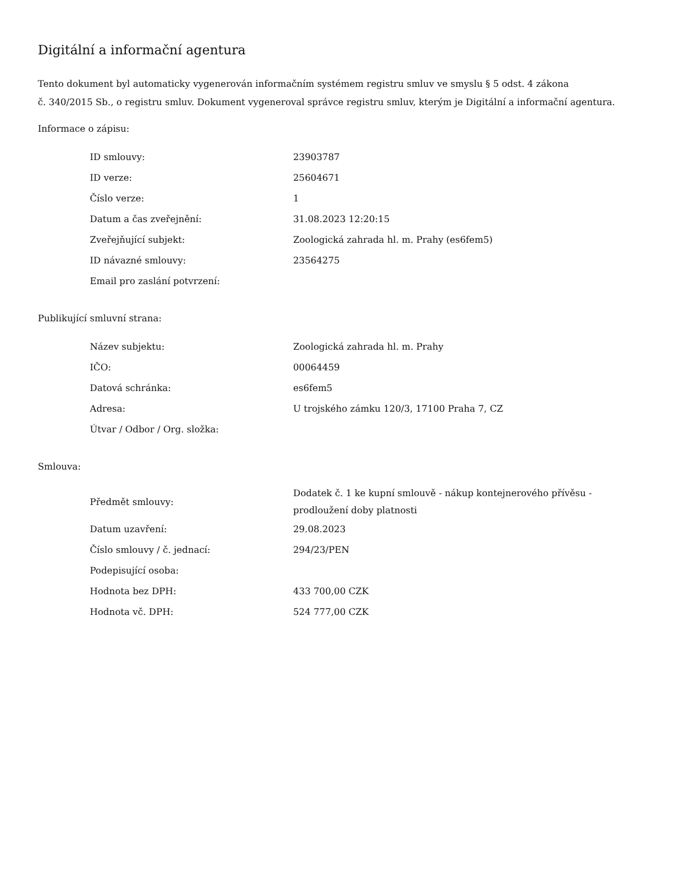Digitální a informační agentura
Tento dokument byl automaticky vygenerován informačním systémem registru smluv ve smyslu § 5 odst. 4 zákona
č. 340/2015 Sb., o registru smluv. Dokument vygeneroval správce registru smluv, kterým je Digitální a informační agentura.
Informace o zápisu:
| ID smlouvy: | 23903787 |
| ID verze: | 25604671 |
| Číslo verze: | 1 |
| Datum a čas zveřejnění: | 31.08.2023 12:20:15 |
| Zveřejňující subjekt: | Zoologická zahrada hl. m. Prahy (es6fem5) |
| ID návazné smlouvy: | 23564275 |
| Email pro zaslání potvrzení: | |
Publikující smluvní strana:
| Název subjektu: | Zoologická zahrada hl. m. Prahy |
| IČO: | 00064459 |
| Datová schránka: | es6fem5 |
| Adresa: | U trojského zámku 120/3, 17100 Praha 7, CZ |
| Útvar / Odbor / Org. složka: | |
Smlouva:
| Předmět smlouvy: | Dodatek č. 1 ke kupní smlouvě - nákup kontejnerového přívěsu - prodloužení doby platnosti |
| Datum uzavření: | 29.08.2023 |
| Číslo smlouvy / č. jednací: | 294/23/PEN |
| Podepisující osoba: | |
| Hodnota bez DPH: | 433 700,00 CZK |
| Hodnota vč. DPH: | 524 777,00 CZK |